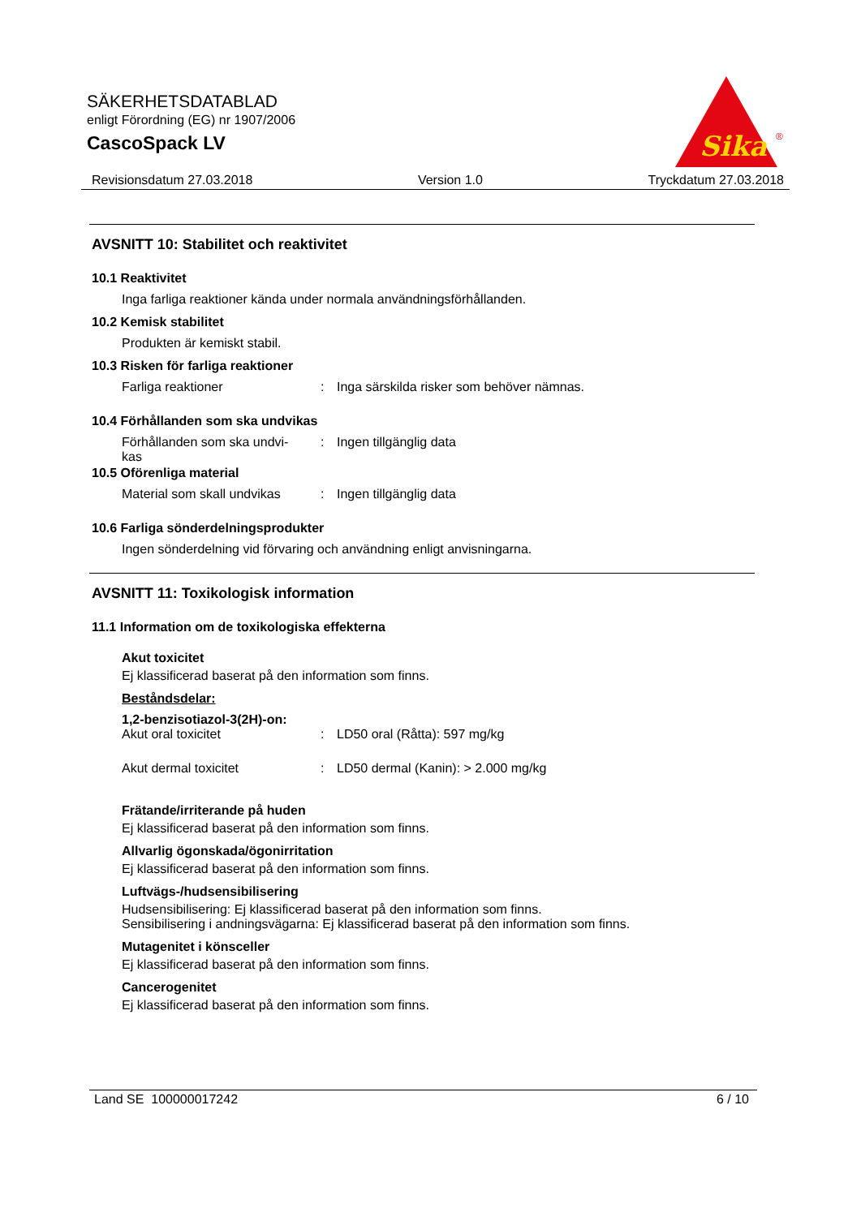SÄKERHETSDATABLAD
enligt Förordning (EG) nr 1907/2006
CascoSpack LV
Sika
®
Revisionsdatum 27.03.2018 Version 1.0 Tryckdatum 27.03.2018
AVSNITT 10: Stabilitet och reaktivitet
10.1 Reaktivitet
Inga farliga reaktioner kända under normala användningsförhållanden.
10.2 Kemisk stabilitet
Produkten är kemiskt stabil.
10.3 Risken för farliga reaktioner
Farliga reaktioner: Inga särskilda risker som behöver nämnas.
10.4 Förhållanden som ska undvikas
Förhållanden som ska undvi-
kas: Ingen tillgänglig data
10.5 Oförenliga material
Material som skall undvikas: Ingen tillgänglig data
10.6 Farliga sönderdelningsprodukter
Ingen sönderdelning vid förvaring och användning enligt anvisningarna.
AVSNITT 11: Toxikologisk information
11.1 Information om de toxikologiska effekterna
Akut toxicitet
Ej klassificerad baserat på den information som finns.
Beståndsdelar:
1,2-benzisotiazol-3(2H)-on:
Akut oral toxicitet: LD50 oral (Råtta): 597 mg/kg
Akut dermal toxicitet: LD50 dermal (Kanin): > 2.000 mg/kg
Frätande/irriterande på huden
Ej klassificerad baserat på den information som finns.
Allvarlig ögonskada/ögonirritation
Ej klassificerad baserat på den information som finns.
Luftvägs-/hudsensibilisering
Hudsensibilisering: Ej klassificerad baserat på den information som finns.
Sensibilisering i andningsvägarna: Ej klassificerad baserat på den information som finns.
Mutagenitet i könsceller
Ej klassificerad baserat på den information som finns.
Cancerogenitet
Ej klassificerad baserat på den information som finns.
Land SE 100000017242 6 / 10